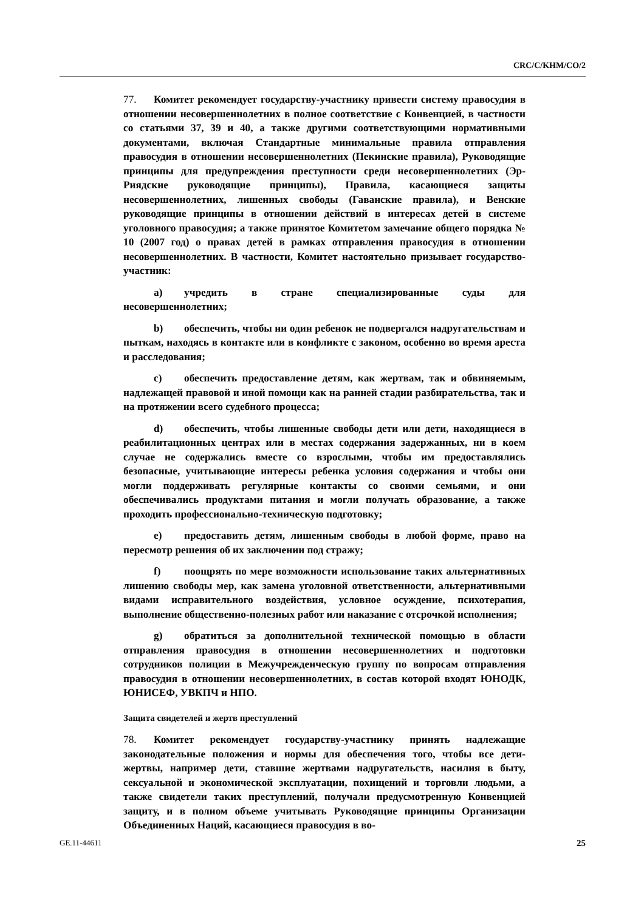CRC/C/KHM/CO/2
77. Комитет рекомендует государству-участнику привести систему правосудия в отношении несовершеннолетних в полное соответствие с Конвенцией, в частности со статьями 37, 39 и 40, а также другими соответствующими нормативными документами, включая Стандартные минимальные правила отправления правосудия в отношении несовершеннолетних (Пекинские правила), Руководящие принципы для предупреждения преступности среди несовершеннолетних (Эр-Риядские руководящие принципы), Правила, касающиеся защиты несовершеннолетних, лишенных свободы (Гаванские правила), и Венские руководящие принципы в отношении действий в интересах детей в системе уголовного правосудия; а также принятое Комитетом замечание общего порядка № 10 (2007 год) о правах детей в рамках отправления правосудия в отношении несовершеннолетних. В частности, Комитет настоятельно призывает государство-участник:
a) учредить в стране специализированные суды для несовершеннолетних;
b) обеспечить, чтобы ни один ребенок не подвергался надругательствам и пыткам, находясь в контакте или в конфликте с законом, особенно во время ареста и расследования;
c) обеспечить предоставление детям, как жертвам, так и обвиняемым, надлежащей правовой и иной помощи как на ранней стадии разбирательства, так и на протяжении всего судебного процесса;
d) обеспечить, чтобы лишенные свободы дети или дети, находящиеся в реабилитационных центрах или в местах содержания задержанных, ни в коем случае не содержались вместе со взрослыми, чтобы им предоставлялись безопасные, учитывающие интересы ребенка условия содержания и чтобы они могли поддерживать регулярные контакты со своими семьями, и они обеспечивались продуктами питания и могли получать образование, а также проходить профессионально-техническую подготовку;
e) предоставить детям, лишенным свободы в любой форме, право на пересмотр решения об их заключении под стражу;
f) поощрять по мере возможности использование таких альтернативных лишению свободы мер, как замена уголовной ответственности, альтернативными видами исправительного воздействия, условное осуждение, психотерапия, выполнение общественно-полезных работ или наказание с отсрочкой исполнения;
g) обратиться за дополнительной технической помощью в области отправления правосудия в отношении несовершеннолетних и подготовки сотрудников полиции в Межучрежденческую группу по вопросам отправления правосудия в отношении несовершеннолетних, в состав которой входят ЮНОДК, ЮНИСЕФ, УВКПЧ и НПО.
Защита свидетелей и жертв преступлений
78. Комитет рекомендует государству-участнику принять надлежащие законодательные положения и нормы для обеспечения того, чтобы все дети-жертвы, например дети, ставшие жертвами надругательств, насилия в быту, сексуальной и экономической эксплуатации, похищений и торговли людьми, а также свидетели таких преступлений, получали предусмотренную Конвенцией защиту, и в полном объеме учитывать Руководящие принципы Организации Объединенных Наций, касающиеся правосудия в во-
GE.11-44611 25